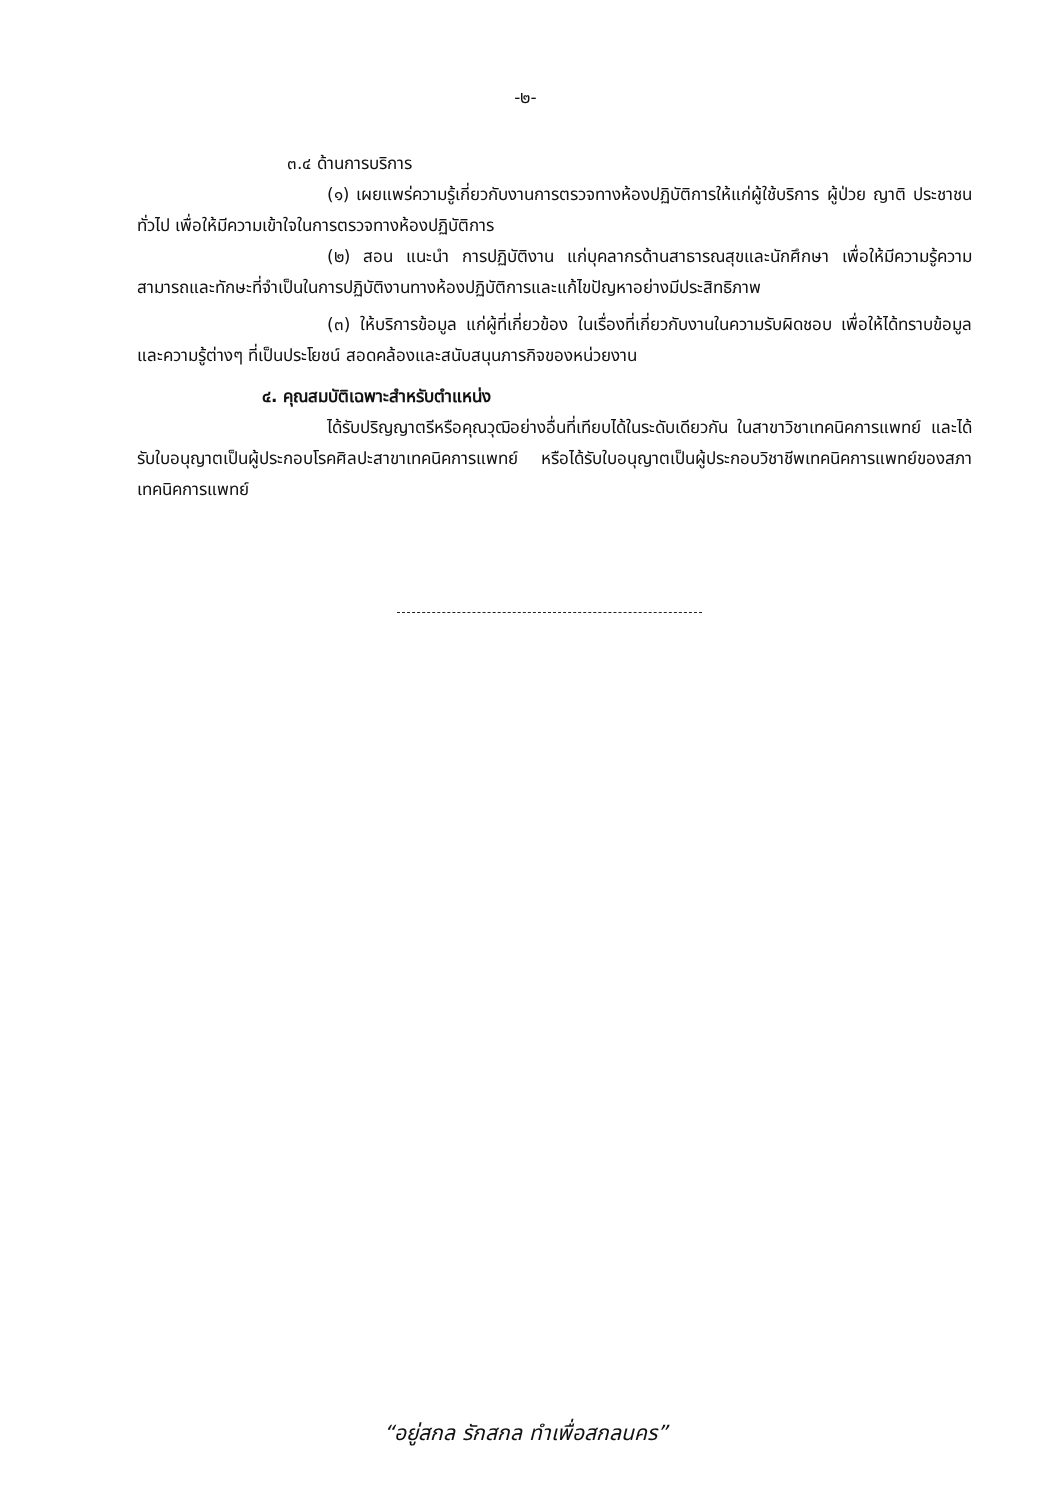-๒-
๓.๔ ด้านการบริการ
(๑) เผยแพร่ความรู้เกี่ยวกับงานการตรวจทางห้องปฏิบัติการให้แก่ผู้ใช้บริการ ผู้ป่วย ญาติ ประชาชนทั่วไป เพื่อให้มีความเข้าใจในการตรวจทางห้องปฏิบัติการ
(๒) สอน แนะนำ การปฏิบัติงาน แก่บุคลากรด้านสาธารณสุขและนักศึกษา เพื่อให้มีความรู้ความสามารถและทักษะที่จำเป็นในการปฏิบัติงานทางห้องปฏิบัติการและแก้ไขปัญหาอย่างมีประสิทธิภาพ
(๓) ให้บริการข้อมูล แก่ผู้ที่เกี่ยวข้อง ในเรื่องที่เกี่ยวกับงานในความรับผิดชอบ เพื่อให้ได้ทราบข้อมูลและความรู้ต่างๆ ที่เป็นประโยชน์ สอดคล้องและสนับสนุนภารกิจของหน่วยงาน
๔. คุณสมบัติเฉพาะสำหรับตำแหน่ง
ได้รับปริญญาตรีหรือคุณวุฒิอย่างอื่นที่เทียบได้ในระดับเดียวกัน ในสาขาวิชาเทคนิคการแพทย์ และได้รับใบอนุญาตเป็นผู้ประกอบโรคศิลปะสาขาเทคนิคการแพทย์ หรือได้รับใบอนุญาตเป็นผู้ประกอบวิชาชีพเทคนิคการแพทย์ของสภาเทคนิคการแพทย์
“อยู่สกล รักสกล ทำเพื่อสกลนคร”